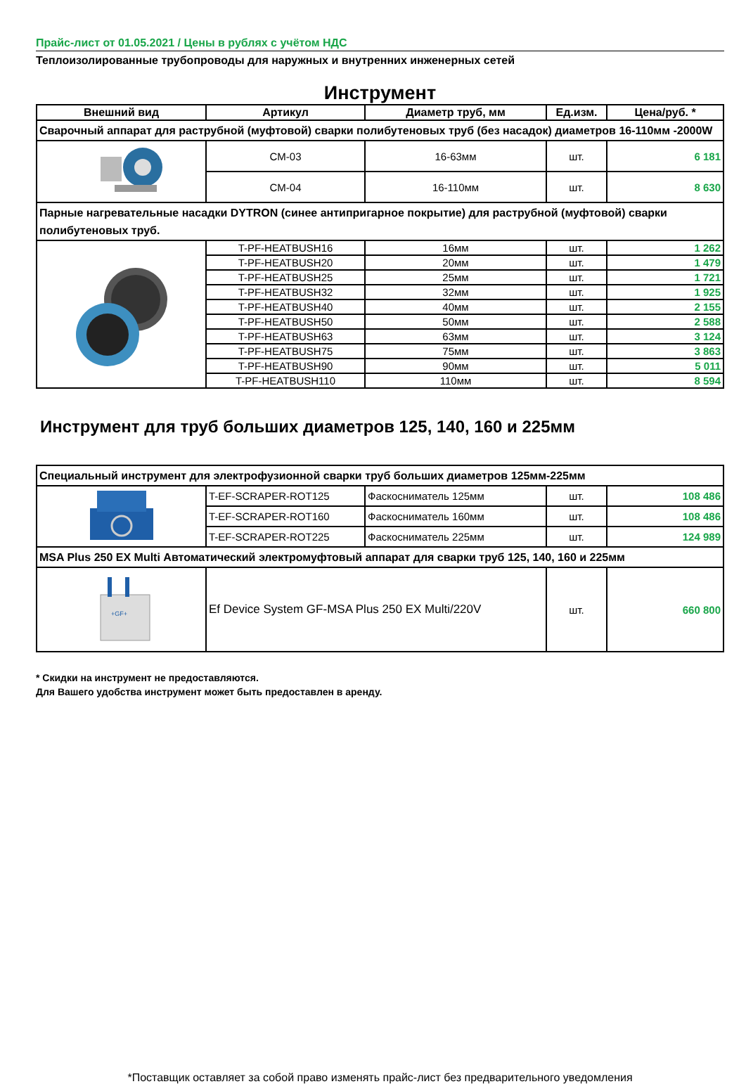Прайс-лист от 01.05.2021 / Цены в рублях с учётом НДС
Теплоизолированные трубопроводы для наружных и внутренних инженерных сетей
Инструмент
| Внешний вид | Артикул | Диаметр труб, мм | Ед.изм. | Цена/руб. * |
| --- | --- | --- | --- | --- |
| Сварочный аппарат для раструбной (муфтовой) сварки полибутеновых труб (без насадок) диаметров 16-110мм -2000W | | | | |
| | CM-03 | 16-63мм | шт. | 6 181 |
| | CM-04 | 16-110мм | шт. | 8 630 |
| Парные нагревательные насадки DYTRON (синее антипригарное покрытие) для раструбной (муфтовой) сварки полибутеновых труб. | | | | |
| | T-PF-HEATBUSH16 | 16мм | шт. | 1 262 |
| | T-PF-HEATBUSH20 | 20мм | шт. | 1 479 |
| | T-PF-HEATBUSH25 | 25мм | шт. | 1 721 |
| | T-PF-HEATBUSH32 | 32мм | шт. | 1 925 |
| | T-PF-HEATBUSH40 | 40мм | шт. | 2 155 |
| | T-PF-HEATBUSH50 | 50мм | шт. | 2 588 |
| | T-PF-HEATBUSH63 | 63мм | шт. | 3 124 |
| | T-PF-HEATBUSH75 | 75мм | шт. | 3 863 |
| | T-PF-HEATBUSH90 | 90мм | шт. | 5 011 |
| | T-PF-HEATBUSH110 | 110мм | шт. | 8 594 |
Инструмент для труб больших диаметров 125, 140, 160 и 225мм
| Специальный инструмент для электрофузионной сварки труб больших диаметров 125мм-225мм | | | | |
| | T-EF-SCRAPER-ROT125 | Фаскосниматель 125мм | шт. | 108 486 |
| | T-EF-SCRAPER-ROT160 | Фаскосниматель 160мм | шт. | 108 486 |
| | T-EF-SCRAPER-ROT225 | Фаскосниматель 225мм | шт. | 124 989 |
| MSA Plus 250 EX Multi Автоматический электромуфтовый аппарат для сварки труб 125, 140, 160 и 225мм | | | | |
| +GF+ | Ef Device System GF-MSA Plus 250 EX Multi/220V | | шт. | 660 800 |
* Скидки на инструмент не предоставляются.
Для Вашего удобства инструмент может быть предоставлен в аренду.
*Поставщик оставляет за собой право изменять прайс-лист без предварительного уведомления